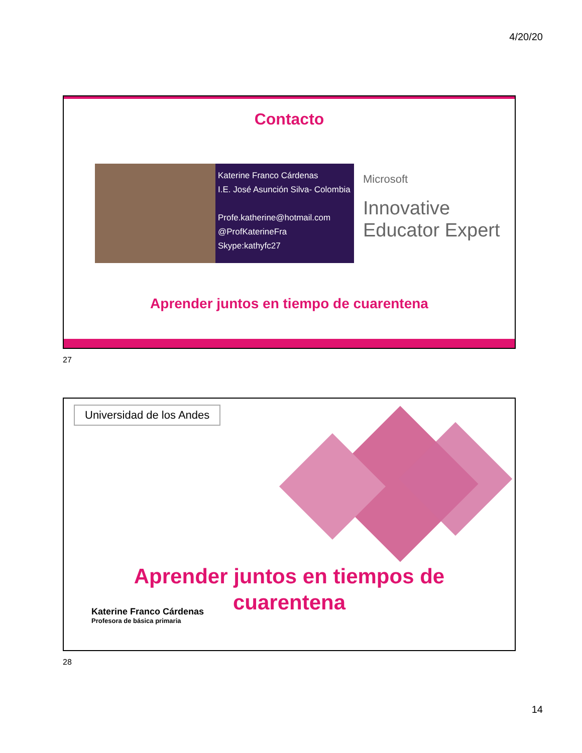4/20/20
Contacto
Katerine Franco Cárdenas
I.E. José Asunción Silva- Colombia
Profe.katherine@hotmail.com
@ProfKaterineFra
Skype:kathyfc27
Microsoft
Innovative
Educator Expert
Aprender juntos en tiempo de cuarentena
27
Universidad de los Andes
Aprender juntos en tiempos de
cuarentena
Katerine Franco Cárdenas
Profesora de básica primaria
28
14